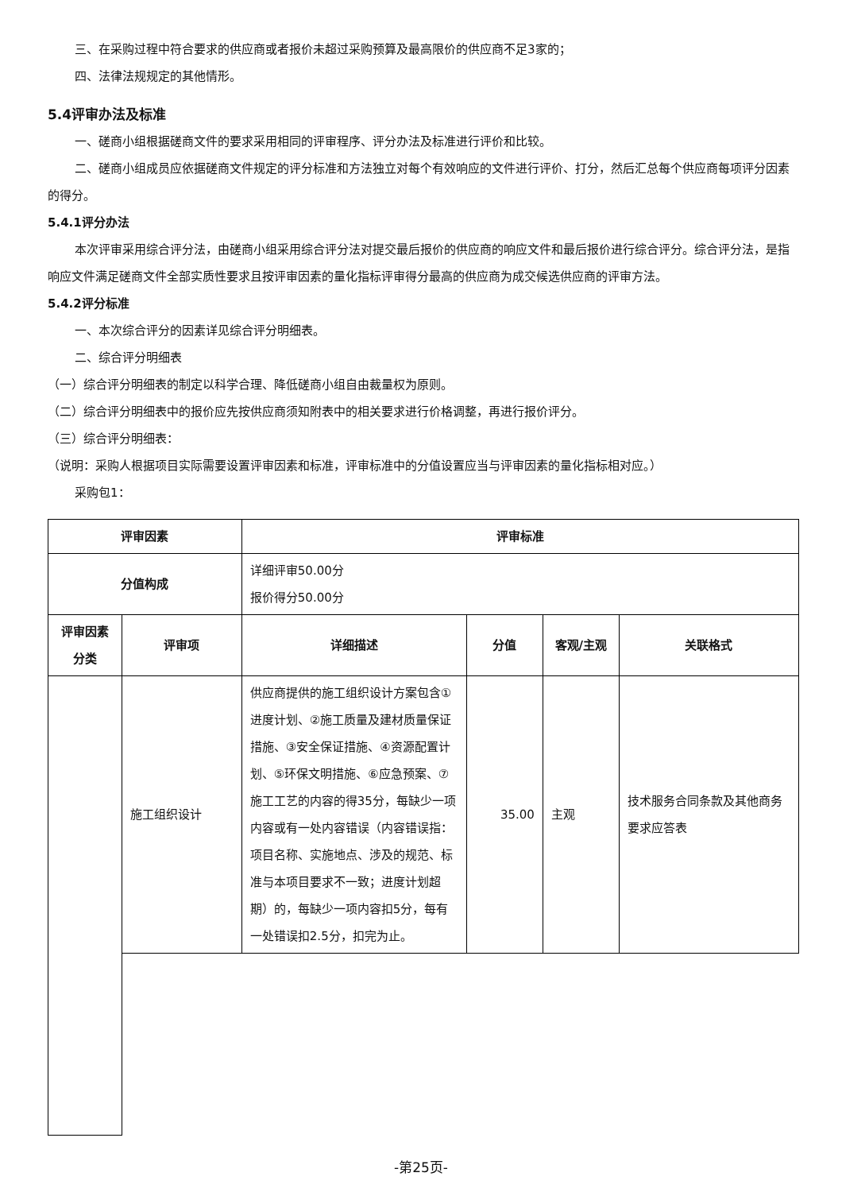三、在采购过程中符合要求的供应商或者报价未超过采购预算及最高限价的供应商不足3家的；
四、法律法规规定的其他情形。
5.4评审办法及标准
一、磋商小组根据磋商文件的要求采用相同的评审程序、评分办法及标准进行评价和比较。
二、磋商小组成员应依据磋商文件规定的评分标准和方法独立对每个有效响应的文件进行评价、打分，然后汇总每个供应商每项评分因素的得分。
5.4.1评分办法
本次评审采用综合评分法，由磋商小组采用综合评分法对提交最后报价的供应商的响应文件和最后报价进行综合评分。综合评分法，是指响应文件满足磋商文件全部实质性要求且按评审因素的量化指标评审得分最高的供应商为成交候选供应商的评审方法。
5.4.2评分标准
一、本次综合评分的因素详见综合评分明细表。
二、综合评分明细表
（一）综合评分明细表的制定以科学合理、降低磋商小组自由裁量权为原则。
（二）综合评分明细表中的报价应先按供应商须知附表中的相关要求进行价格调整，再进行报价评分。
（三）综合评分明细表：
（说明：采购人根据项目实际需要设置评审因素和标准，评审标准中的分值设置应当与评审因素的量化指标相对应。）
采购包1：
| 评审因素 | | 评审标准 | | | |
| --- | --- | --- | --- | --- | --- |
| 分值构成 | | 详细评审50.00分 报价得分50.00分 | | | |
| 评审因素分类 | 评审项 | 详细描述 | 分值 | 客观/主观 | 关联格式 |
| | 施工组织设计 | 供应商提供的施工组织设计方案包含①进度计划、②施工质量及建材质量保证措施、③安全保证措施、④资源配置计划、⑤环保文明措施、⑥应急预案、⑦施工工艺的内容的得35分，每缺少一项内容或有一处内容错误（内容错误指：项目名称、实施地点、涉及的规范、标准与本项目要求不一致；进度计划超期）的，每缺少一项内容扣5分，每有一处错误扣2.5分，扣完为止。 | 35.00 | 主观 | 技术服务合同条款及其他商务要求应答表 |
-第25页-